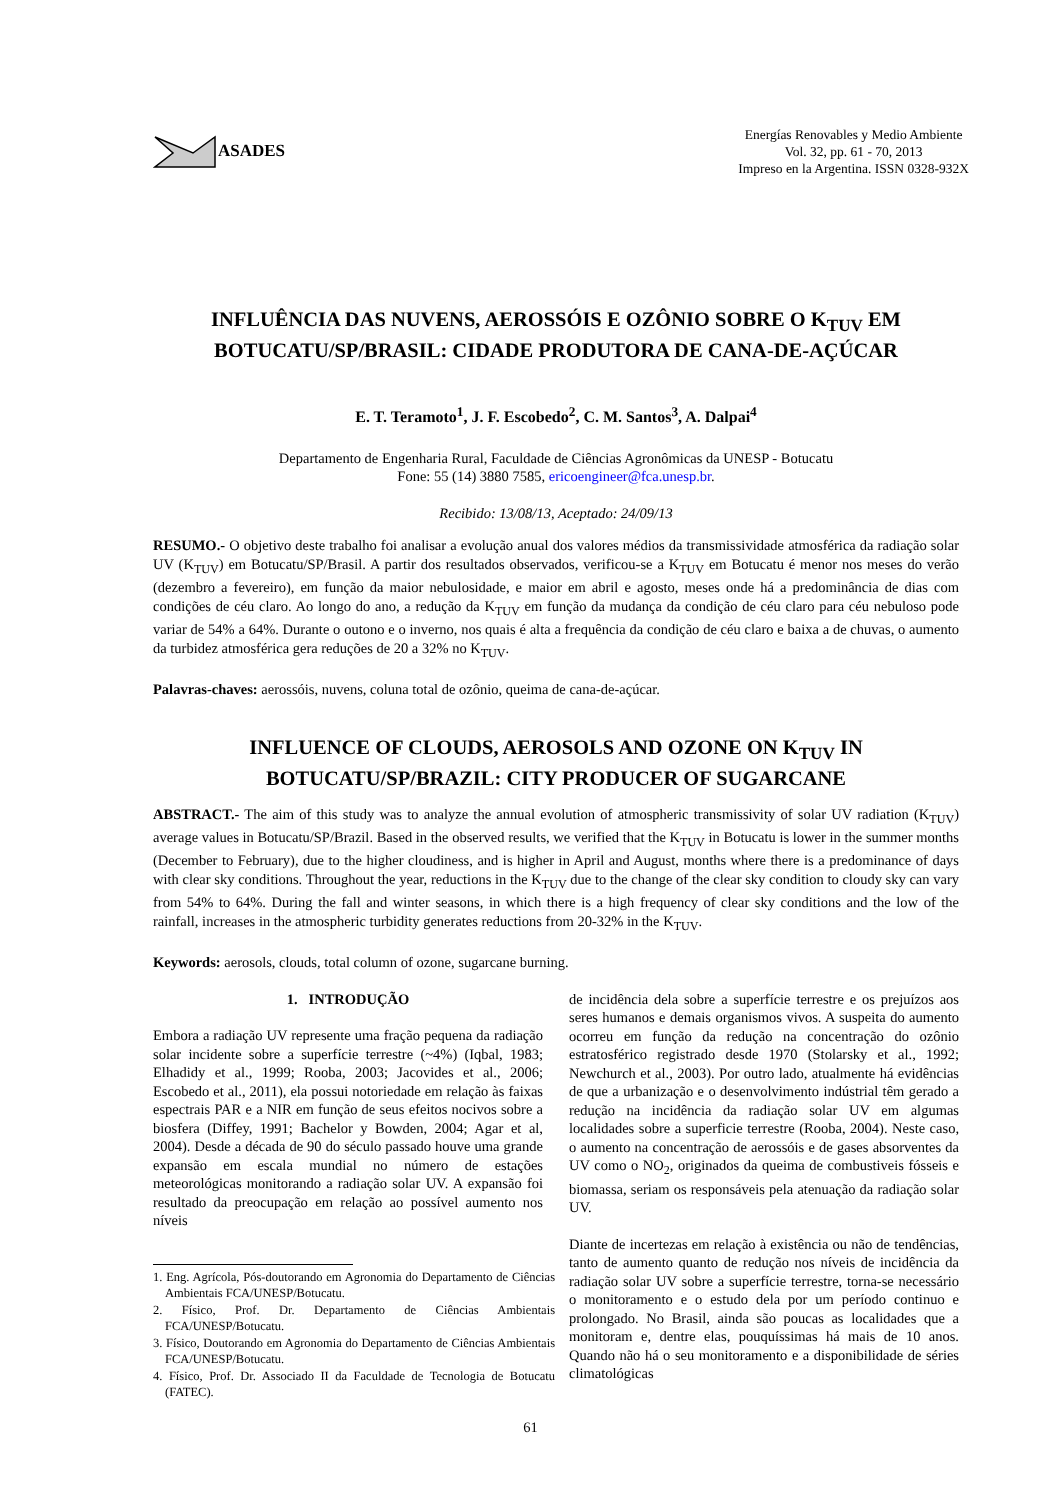ASADES
Energías Renovables y Medio Ambiente
Vol. 32, pp. 61 - 70, 2013
Impreso en la Argentina. ISSN 0328-932X
INFLUÊNCIA DAS NUVENS, AEROSSÓIS E OZÔNIO SOBRE O K<sub>TUV</sub> EM BOTUCATU/SP/BRASIL: CIDADE PRODUTORA DE CANA-DE-AÇÚCAR
E. T. Teramoto<sup>1</sup>, J. F. Escobedo<sup>2</sup>, C. M. Santos<sup>3</sup>, A. Dalpai<sup>4</sup>
Departamento de Engenharia Rural, Faculdade de Ciências Agronômicas da UNESP - Botucatu
Fone: 55 (14) 3880 7585, ericoengineer@fca.unesp.br.
Recibido: 13/08/13, Aceptado: 24/09/13
RESUMO.- O objetivo deste trabalho foi analisar a evolução anual dos valores médios da transmissividade atmosférica da radiação solar UV (K<sub>TUV</sub>) em Botucatu/SP/Brasil. A partir dos resultados observados, verificou-se a K<sub>TUV</sub> em Botucatu é menor nos meses do verão (dezembro a fevereiro), em função da maior nebulosidade, e maior em abril e agosto, meses onde há a predominância de dias com condições de céu claro. Ao longo do ano, a redução da K<sub>TUV</sub> em função da mudança da condição de céu claro para céu nebuloso pode variar de 54% a 64%. Durante o outono e o inverno, nos quais é alta a frequência da condição de céu claro e baixa a de chuvas, o aumento da turbidez atmosférica gera reduções de 20 a 32% no K<sub>TUV</sub>.
Palavras-chaves: aerossóis, nuvens, coluna total de ozônio, queima de cana-de-açúcar.
INFLUENCE OF CLOUDS, AEROSOLS AND OZONE ON K<sub>TUV</sub> IN BOTUCATU/SP/BRAZIL: CITY PRODUCER OF SUGARCANE
ABSTRACT.- The aim of this study was to analyze the annual evolution of atmospheric transmissivity of solar UV radiation (K<sub>TUV</sub>) average values in Botucatu/SP/Brazil. Based in the observed results, we verified that the K<sub>TUV</sub> in Botucatu is lower in the summer months (December to February), due to the higher cloudiness, and is higher in April and August, months where there is a predominance of days with clear sky conditions. Throughout the year, reductions in the K<sub>TUV</sub> due to the change of the clear sky condition to cloudy sky can vary from 54% to 64%. During the fall and winter seasons, in which there is a high frequency of clear sky conditions and the low of the rainfall, increases in the atmospheric turbidity generates reductions from 20-32% in the K<sub>TUV</sub>.
Keywords: aerosols, clouds, total column of ozone, sugarcane burning.
1. INTRODUÇÃO
Embora a radiação UV represente uma fração pequena da radiação solar incidente sobre a superfície terrestre (~4%) (Iqbal, 1983; Elhadidy et al., 1999; Rooba, 2003; Jacovides et al., 2006; Escobedo et al., 2011), ela possui notoriedade em relação às faixas espectrais PAR e a NIR em função de seus efeitos nocivos sobre a biosfera (Diffey, 1991; Bachelor y Bowden, 2004; Agar et al, 2004). Desde a década de 90 do século passado houve uma grande expansão em escala mundial no número de estações meteorológicas monitorando a radiação solar UV. A expansão foi resultado da preocupação em relação ao possível aumento nos níveis
1. Eng. Agrícola, Pós-doutorando em Agronomia do Departamento de Ciências Ambientais FCA/UNESP/Botucatu.
2. Físico, Prof. Dr. Departamento de Ciências Ambientais FCA/UNESP/Botucatu.
3. Físico, Doutorando em Agronomia do Departamento de Ciências Ambientais FCA/UNESP/Botucatu.
4. Físico, Prof. Dr. Associado II da Faculdade de Tecnologia de Botucatu (FATEC).
de incidência dela sobre a superfície terrestre e os prejuízos aos seres humanos e demais organismos vivos. A suspeita do aumento ocorreu em função da redução na concentração do ozônio estratosférico registrado desde 1970 (Stolarsky et al., 1992; Newchurch et al., 2003). Por outro lado, atualmente há evidências de que a urbanização e o desenvolvimento indústrial têm gerado a redução na incidência da radiação solar UV em algumas localidades sobre a superficie terrestre (Rooba, 2004). Neste caso, o aumento na concentração de aerossóis e de gases absorventes da UV como o NO<sub>2</sub>, originados da queima de combustiveis fósseis e biomassa, seriam os responsáveis pela atenuação da radiação solar UV.
Diante de incertezas em relação à existência ou não de tendências, tanto de aumento quanto de redução nos níveis de incidência da radiação solar UV sobre a superfície terrestre, torna-se necessário o monitoramento e o estudo dela por um período continuo e prolongado. No Brasil, ainda são poucas as localidades que a monitoram e, dentre elas, pouquíssimas há mais de 10 anos. Quando não há o seu monitoramento e a disponibilidade de séries climatológicas
61